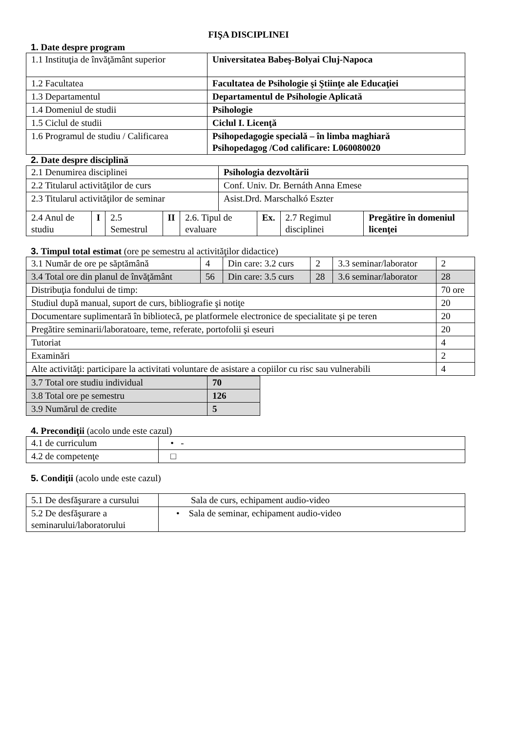FIŞA DISCIPLINEI
1. Date despre program
| 1.1 Instituţia de învăţământ superior | Universitatea Babeş-Bolyai Cluj-Napoca |
| 1.2 Facultatea | Facultatea de Psihologie şi Ştiinţe ale Educaţiei |
| 1.3 Departamentul | Departamentul de Psihologie Aplicată |
| 1.4 Domeniul de studii | Psihologie |
| 1.5 Ciclul de studii | Ciclul I. Licenţă |
| 1.6 Programul de studiu / Calificarea | Psihopedagogie specială – în limba maghiară Psihopedagog /Cod calificare: L060080020 |
2. Date despre disciplină
| 2.1 Denumirea disciplinei | | | | | Psihologia dezvoltării | | | |
| 2.2 Titularul activităţilor de curs | | | | | Conf. Univ. Dr. Bernáth Anna Emese | | | |
| 2.3 Titularul activităţilor de seminar | | | | | Asist.Drd. Marschalkó Eszter | | | |
| 2.4 Anul de studiu | I | 2.5 Semestrul | II | 2.6. Tipul de evaluare | | Ex. | 2.7 Regimul disciplinei | Pregătire în domeniul licenţei |
3. Timpul total estimat (ore pe semestru al activităţilor didactice)
| 3.1 Număr de ore pe săptămână | 4 | Din care: 3.2 curs | 2 | 3.3 seminar/laborator | 2 |
| 3.4 Total ore din planul de învăţământ | 56 | Din care: 3.5 curs | 28 | 3.6 seminar/laborator | 28 |
| Distribuţia fondului de timp: | | | | | 70 ore |
| Studiul după manual, suport de curs, bibliografie şi notiţe | | | | | 20 |
| Documentare suplimentară în bibliotecă, pe platformele electronice de specialitate şi pe teren | | | | | 20 |
| Pregătire seminarii/laboratoare, teme, referate, portofolii şi eseuri | | | | | 20 |
| Tutoriat | | | | | 4 |
| Examinări | | | | | 2 |
| Alte activităţi: participare la activitati voluntare de asistare a copiilor cu risc sau vulnerabili | | | | | 4 |
| 3.7 Total ore studiu individual | 70 |
| 3.8 Total ore pe semestru | 126 |
| 3.9 Numărul de credite | 5 |
4. Precondiţii (acolo unde este cazul)
| 4.1 de curriculum | • - |
| 4.2 de competenţe | □ |
5. Condiţii (acolo unde este cazul)
| 5.1 De desfăşurare a cursului | Sala de curs, echipament audio-video |
| 5.2 De desfăşurare a seminarului/laboratorului | • Sala de seminar, echipament audio-video |